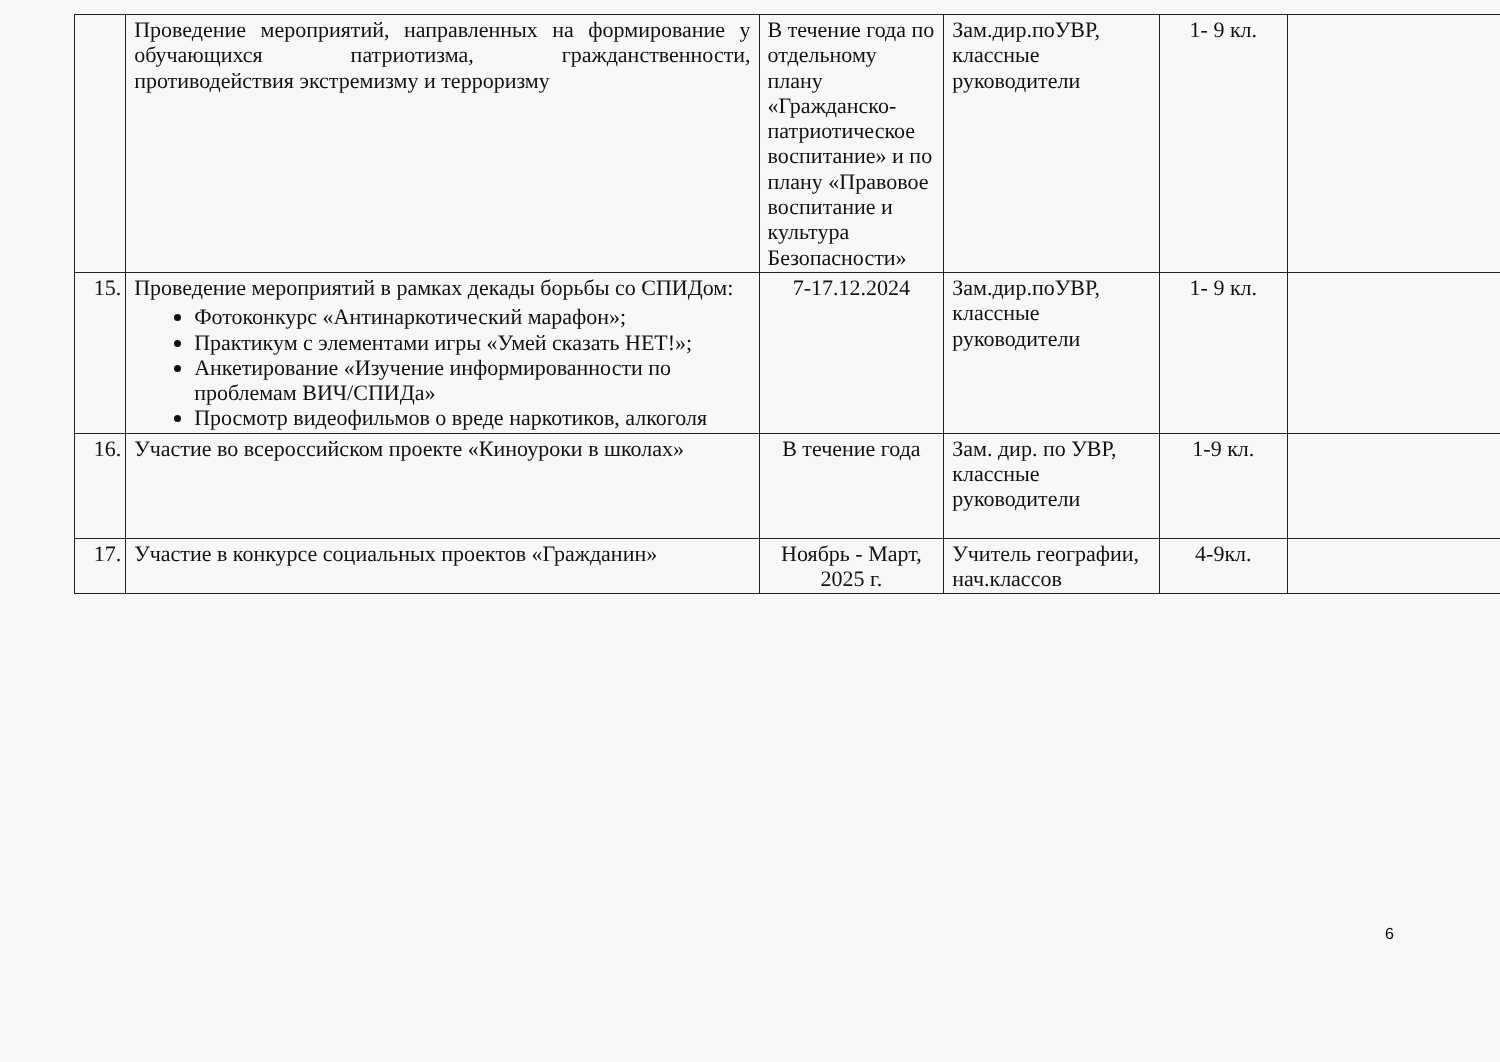| | Проведение мероприятий, направленных на формирование у обучающихся патриотизма, гражданственности, противодействия экстремизму и терроризму | В течение года по отдельному плану «Гражданско-патриотическое воспитание» и по плану «Правовое воспитание и культура Безопасности» | Зам.дир.поУВР, классные руководители | 1- 9 кл. | |
| 15. | Проведение мероприятий в рамках декады борьбы со СПИДом: Фотоконкурс «Антинаркотический марафон»; Практикум с элементами игры «Умей сказать НЕТ!»; Анкетирование «Изучение информированности по проблемам ВИЧ/СПИДа» Просмотр видеофильмов о вреде наркотиков, алкоголя | 7-17.12.2024 | Зам.дир.поУВР, классные руководители | 1- 9 кл. | |
| 16. | Участие во всероссийском проекте «Киноуроки в школах» | В течение года | Зам. дир. по УВР, классные руководители | 1-9 кл. | |
| 17. | Участие в конкурсе социальных проектов «Гражданин» | Ноябрь - Март, 2025 г. | Учитель географии, нач.классов | 4-9кл. | |
6